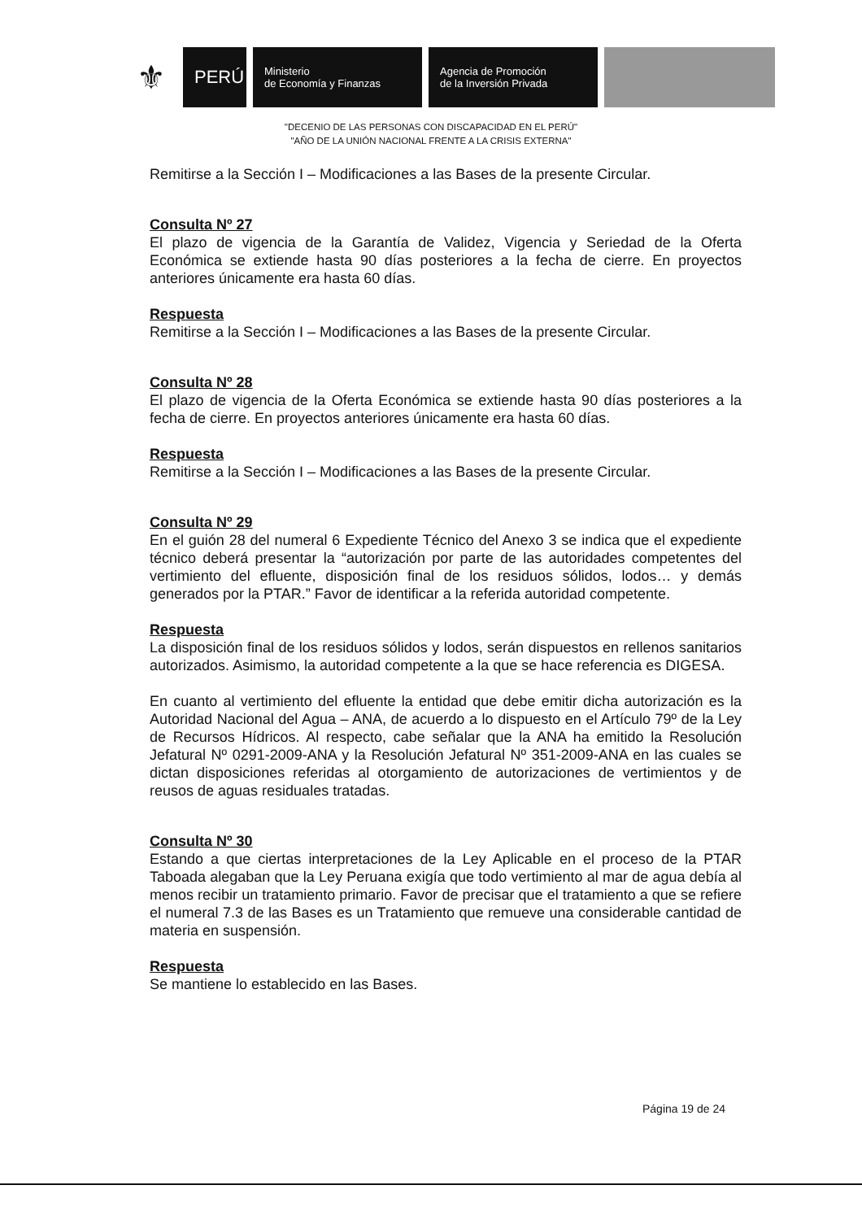⚜
PERÚ
Ministerio
de Economía y Finanzas
Agencia de Promoción
de la Inversión Privada
"DECENIO DE LAS PERSONAS CON DISCAPACIDAD EN EL PERÚ"
"AÑO DE LA UNIÓN NACIONAL FRENTE A LA CRISIS EXTERNA"
Remitirse a la Sección I – Modificaciones a las Bases de la presente Circular.
Consulta Nº 27
El plazo de vigencia de la Garantía de Validez, Vigencia y Seriedad de la Oferta Económica se extiende hasta 90 días posteriores a la fecha de cierre. En proyectos anteriores únicamente era hasta 60 días.
Respuesta
Remitirse a la Sección I – Modificaciones a las Bases de la presente Circular.
Consulta Nº 28
El plazo de vigencia de la Oferta Económica se extiende hasta 90 días posteriores a la fecha de cierre. En proyectos anteriores únicamente era hasta 60 días.
Respuesta
Remitirse a la Sección I – Modificaciones a las Bases de la presente Circular.
Consulta Nº 29
En el guión 28 del numeral 6 Expediente Técnico del Anexo 3 se indica que el expediente técnico deberá presentar la “autorización por parte de las autoridades competentes del vertimiento del efluente, disposición final de los residuos sólidos, lodos… y demás generados por la PTAR.” Favor de identificar a la referida autoridad competente.
Respuesta
La disposición final de los residuos sólidos y lodos, serán dispuestos en rellenos sanitarios autorizados. Asimismo, la autoridad competente a la que se hace referencia es DIGESA.
En cuanto al vertimiento del efluente la entidad que debe emitir dicha autorización es la Autoridad Nacional del Agua – ANA, de acuerdo a lo dispuesto en el Artículo 79º de la Ley de Recursos Hídricos. Al respecto, cabe señalar que la ANA ha emitido la Resolución Jefatural Nº 0291-2009-ANA y la Resolución Jefatural Nº 351-2009-ANA en las cuales se dictan disposiciones referidas al otorgamiento de autorizaciones de vertimientos y de reusos de aguas residuales tratadas.
Consulta Nº 30
Estando a que ciertas interpretaciones de la Ley Aplicable en el proceso de la PTAR Taboada alegaban que la Ley Peruana exigía que todo vertimiento al mar de agua debía al menos recibir un tratamiento primario. Favor de precisar que el tratamiento a que se refiere el numeral 7.3 de las Bases es un Tratamiento que remueve una considerable cantidad de materia en suspensión.
Respuesta
Se mantiene lo establecido en las Bases.
Página 19 de 24